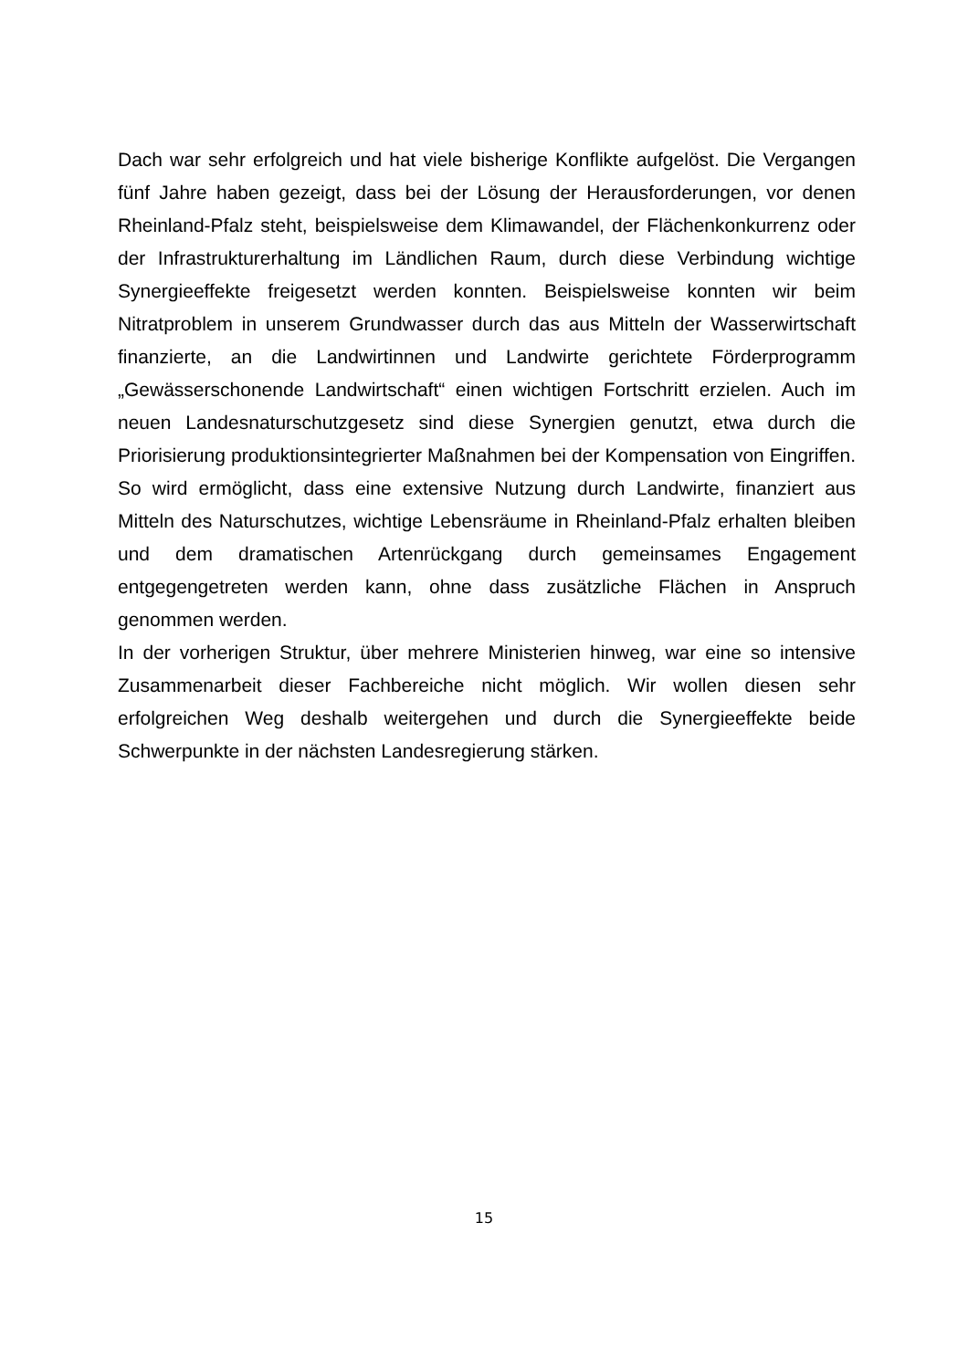Dach war sehr erfolgreich und hat viele bisherige Konflikte aufgelöst. Die Vergangen fünf Jahre haben gezeigt, dass bei der Lösung der Herausforderungen, vor denen Rheinland-Pfalz steht, beispielsweise dem Klimawandel, der Flächenkonkurrenz oder der Infrastrukturerhaltung im Ländlichen Raum, durch diese Verbindung wichtige Synergieeffekte freigesetzt werden konnten. Beispielsweise konnten wir beim Nitratproblem in unserem Grundwasser durch das aus Mitteln der Wasserwirtschaft finanzierte, an die Landwirtinnen und Landwirte gerichtete Förderprogramm „Gewässerschonende Landwirtschaft“ einen wichtigen Fortschritt erzielen. Auch im neuen Landesnaturschutzgesetz sind diese Synergien genutzt, etwa durch die Priorisierung produktionsintegrierter Maßnahmen bei der Kompensation von Eingriffen. So wird ermöglicht, dass eine extensive Nutzung durch Landwirte, finanziert aus Mitteln des Naturschutzes, wichtige Lebensräume in Rheinland-Pfalz erhalten bleiben und dem dramatischen Artenrückgang durch gemeinsames Engagement entgegengetreten werden kann, ohne dass zusätzliche Flächen in Anspruch genommen werden.
In der vorherigen Struktur, über mehrere Ministerien hinweg, war eine so intensive Zusammenarbeit dieser Fachbereiche nicht möglich. Wir wollen diesen sehr erfolgreichen Weg deshalb weitergehen und durch die Synergieeffekte beide Schwerpunkte in der nächsten Landesregierung stärken.
15